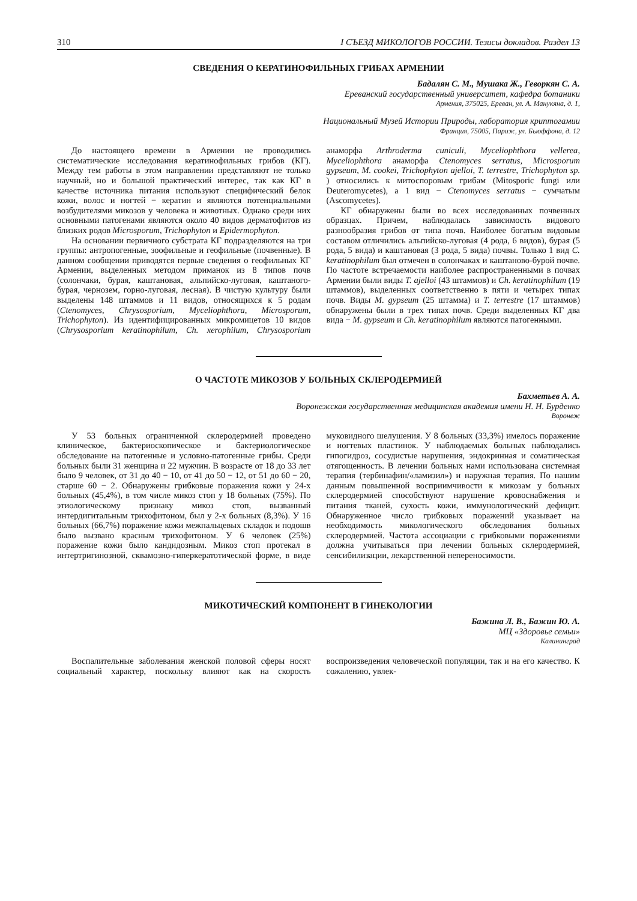310 I СЪЕЗД МИКОЛОГОВ РОССИИ. Тезисы докладов. Раздел 13
СВЕДЕНИЯ О КЕРАТИНОФИЛЬНЫХ ГРИБАХ АРМЕНИИ
Бадалян С. М., Мушака Ж., Геворкян С. А.
Ереванский государственный университет, кафедра ботаники
Армения, 375025, Ереван, ул. А. Манукяна, д. 1,
Национальный Музей Истории Природы, лаборатория криптогамии
Франция, 75005, Париж, ул. Бьюффона, д. 12
До настоящего времени в Армении не проводились систематические исследования кератинофильных грибов (КГ). Между тем работы в этом направлении представляют не только научный, но и большой практический интерес, так как КГ в качестве источника питания используют специфический белок кожи, волос и ногтей − кератин и являются потенциальными возбудителями микозов у человека и животных. Однако среди них основными патогенами являются около 40 видов дерматофитов из близких родов Microsporum, Trichophyton и Epidermophyton.
На основании первичного субстрата КГ подразделяются на три группы: антропогенные, зоофильные и геофильные (почвенные). В данном сообщении приводятся первые сведения о геофильных КГ Армении, выделенных методом приманок из 8 типов почв (солончаки, бурая, каштановая, альпийско-луговая, каштаного-бурая, чернозем, горно-луговая, лесная). В чистую культуру были выделены 148 штаммов и 11 видов, относящихся к 5 родам (Ctenomyces, Chrysosporium, Myceliophthora, Microsporum, Trichophyton). Из идентифицированных микромицетов 10 видов (Chrysosporium keratinophilum, Ch. xerophilum, Chrysosporium анаморфа Arthroderma cuniculi, Myceliophthora vellerea, Myceliophthora анаморфа Ctenomyces serratus, Microsporum gypseum, M. cookei, Trichophyton ajelloi, T. terrestre, Trichophyton sp. ) относились к митоспоровым грибам (Mitosporic fungi или Deuteromycetes), а 1 вид − Ctenomyces serratus − сумчатым (Ascomycetes).
КГ обнаружены были во всех исследованных почвенных образцах. Причем, наблюдалась зависимость видового разнообразия грибов от типа почв. Наиболее богатым видовым составом отличились альпийско-луговая (4 рода, 6 видов), бурая (5 рода, 5 вида) и каштановая (3 рода, 5 вида) почвы. Только 1 вид C. keratinophilum был отмечен в солончаках и каштаново-бурой почве. По частоте встречаемости наиболее распространенными в почвах Армении были виды T. ajelloi (43 штаммов) и Ch. keratinophilum (19 штаммов), выделенных соответственно в пяти и четырех типах почв. Виды M. gypseum (25 штамма) и T. terrestre (17 штаммов) обнаружены были в трех типах почв. Среди выделенных КГ два вида − M. gypseum и Ch. keratinophilum являются патогенными.
О ЧАСТОТЕ МИКОЗОВ У БОЛЬНЫХ СКЛЕРОДЕРМИЕЙ
Бахметьев А. А.
Воронежская государственная медицинская академия имени Н. Н. Бурденко
Воронеж
У 53 больных ограниченной склеродермией проведено клиническое, бактериоскопическое и бактериологическое обследование на патогенные и условно-патогенные грибы. Среди больных были 31 женщина и 22 мужчин. В возрасте от 18 до 33 лет было 9 человек, от 31 до 40 − 10, от 41 до 50 − 12, от 51 до 60 − 20, старше 60 − 2. Обнаружены грибковые поражения кожи у 24-х больных (45,4%), в том числе микоз стоп у 18 больных (75%). По этиологическому признаку микоз стоп, вызванный интердигитальным трихофитоном, был у 2-х больных (8,3%). У 16 больных (66,7%) поражение кожи межпальцевых складок и подошв было вызвано красным трихофитоном. У 6 человек (25%) поражение кожи было кандидозным. Микоз стоп протекал в интертригинозной, сквамозно-гиперкератотической форме, в виде муковидного шелушения. У 8 больных (33,3%) имелось поражение и ногтевых пластинок. У наблюдаемых больных наблюдались гипогидроз, сосудистые нарушения, эндокринная и соматическая отягощенность. В лечении больных нами использована системная терапия (тербинафин/«ламизил») и наружная терапия. По нашим данным повышенной восприимчивости к микозам у больных склеродермией способствуют нарушение кровоснабжения и питания тканей, сухость кожи, иммунологический дефицит. Обнаруженное число грибковых поражений указывает на необходимость микологического обследования больных склеродермией. Частота ассоциации с грибковыми поражениями должна учитываться при лечении больных склеродермией, сенсибилизации, лекарственной непереносимости.
МИКОТИЧЕСКИЙ КОМПОНЕНТ В ГИНЕКОЛОГИИ
Бажина Л. В., Бажин Ю. А.
МЦ «Здоровье семьи»
Калининград
Воспалительные заболевания женской половой сферы носят социальный характер, поскольку влияют как на скорость воспроизведения человеческой популяции, так и на его качество. К сожалению, увлек-